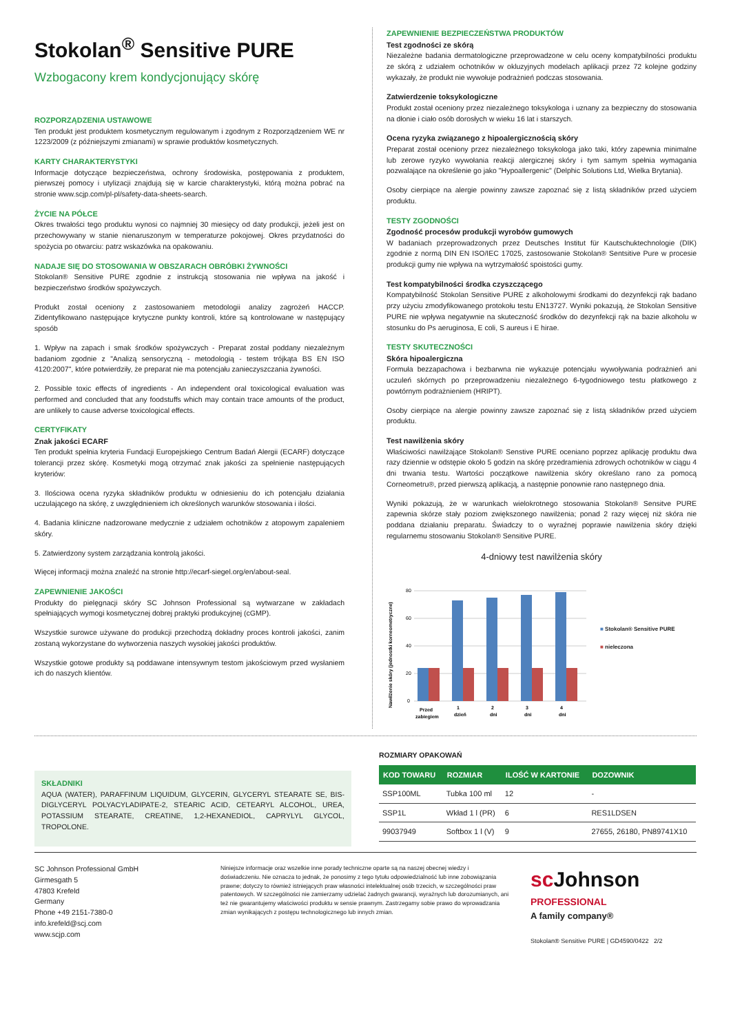Stokolan<sup>®</sup> Sensitive PURE
Wzbogacony krem kondycjonujący skórę
ROZPORZĄDZENIA USTAWOWE
Ten produkt jest produktem kosmetycznym regulowanym i zgodnym z Rozporządzeniem WE nr 1223/2009 (z późniejszymi zmianami) w sprawie produktów kosmetycznych.
KARTY CHARAKTERYSTYKI
Informacje dotyczące bezpieczeństwa, ochrony środowiska, postępowania z produktem, pierwszej pomocy i utylizacji znajdują się w karcie charakterystyki, którą można pobrać na stronie www.scjp.com/pl-pl/safety-data-sheets-search.
ŻYCIE NA PÓŁCE
Okres trwałości tego produktu wynosi co najmniej 30 miesięcy od daty produkcji, jeżeli jest on przechowywany w stanie nienaruszonym w temperaturze pokojowej. Okres przydatności do spożycia po otwarciu: patrz wskazówka na opakowaniu.
NADAJE SIĘ DO STOSOWANIA W OBSZARACH OBRÓBKI ŻYWNOŚCI
Stokolan® Sensitive PURE zgodnie z instrukcją stosowania nie wpływa na jakość i bezpieczeństwo środków spożywczych.
Produkt został oceniony z zastosowaniem metodologii analizy zagrożeń HACCP. Zidentyfikowano następujące krytyczne punkty kontroli, które są kontrolowane w następujący sposób
1. Wpływ na zapach i smak środków spożywczych - Preparat został poddany niezależnym badaniom zgodnie z "Analizą sensoryczną - metodologią - testem trójkąta BS EN ISO 4120:2007", które potwierdziły, że preparat nie ma potencjału zanieczyszczania żywności.
2. Possible toxic effects of ingredients - An independent oral toxicological evaluation was performed and concluded that any foodstuffs which may contain trace amounts of the product, are unlikely to cause adverse toxicological effects.
CERTYFIKATY
Znak jakości ECARF
Ten produkt spełnia kryteria Fundacji Europejskiego Centrum Badań Alergii (ECARF) dotyczące tolerancji przez skórę. Kosmetyki mogą otrzymać znak jakości za spełnienie następujących kryteriów:
3. Ilościowa ocena ryzyka składników produktu w odniesieniu do ich potencjału działania uczulającego na skórę, z uwzględnieniem ich określonych warunków stosowania i ilości.
4. Badania kliniczne nadzorowane medycznie z udziałem ochotników z atopowym zapaleniem skóry.
5. Zatwierdzony system zarządzania kontrolą jakości.
Więcej informacji można znaleźć na stronie http://ecarf-siegel.org/en/about-seal.
ZAPEWNIENIE JAKOŚCI
Produkty do pielęgnacji skóry SC Johnson Professional są wytwarzane w zakładach spełniających wymogi kosmetycznej dobrej praktyki produkcyjnej (cGMP).
Wszystkie surowce używane do produkcji przechodzą dokładny proces kontroli jakości, zanim zostaną wykorzystane do wytworzenia naszych wysokiej jakości produktów.
Wszystkie gotowe produkty są poddawane intensywnym testom jakościowym przed wysłaniem ich do naszych klientów.
ZAPEWNIENIE BEZPIECZEŃSTWA PRODUKTÓW
Test zgodności ze skórą
Niezależne badania dermatologiczne przeprowadzone w celu oceny kompatybilności produktu ze skórą z udziałem ochotników w okluzyjnych modelach aplikacji przez 72 kolejne godziny wykazały, że produkt nie wywołuje podrażnień podczas stosowania.
Zatwierdzenie toksykologiczne
Produkt został oceniony przez niezależnego toksykologa i uznany za bezpieczny do stosowania na dłonie i ciało osób dorosłych w wieku 16 lat i starszych.
Ocena ryzyka związanego z hipoalergicznością skóry
Preparat został oceniony przez niezależnego toksykologa jako taki, który zapewnia minimalne lub zerowe ryzyko wywołania reakcji alergicznej skóry i tym samym spełnia wymagania pozwalające na określenie go jako "Hypoallergenic" (Delphic Solutions Ltd, Wielka Brytania).
Osoby cierpiące na alergie powinny zawsze zapoznać się z listą składników przed użyciem produktu.
TESTY ZGODNOŚCI
Zgodność procesów produkcji wyrobów gumowych
W badaniach przeprowadzonych przez Deutsches Institut für Kautschuktechnologie (DIK) zgodnie z normą DIN EN ISO/IEC 17025, zastosowanie Stokolan® Sentsitive Pure w procesie produkcji gumy nie wpływa na wytrzymałość spoistości gumy.
Test kompatybilności środka czyszczącego
Kompatybilność Stokolan Sensitive PURE z alkoholowymi środkami do dezynfekcji rąk badano przy użyciu zmodyfikowanego protokołu testu EN13727. Wyniki pokazują, że Stokolan Sensitive PURE nie wpływa negatywnie na skuteczność środków do dezynfekcji rąk na bazie alkoholu w stosunku do Ps aeruginosa, E coli, S aureus i E hirae.
TESTY SKUTECZNOŚCI
Skóra hipoalergiczna
Formuła bezzapachowa i bezbarwna nie wykazuje potencjału wywoływania podrażnień ani uczuleń skórnych po przeprowadzeniu niezależnego 6-tygodniowego testu płatkowego z powtórnym podrażnieniem (HRIPT).
Osoby cierpiące na alergie powinny zawsze zapoznać się z listą składników przed użyciem produktu.
Test nawilżenia skóry
Właściwości nawilżające Stokolan® Senstive PURE oceniano poprzez aplikację produktu dwa razy dziennie w odstępie około 5 godzin na skórę przedramienia zdrowych ochotników w ciągu 4 dni trwania testu. Wartości początkowe nawilżenia skóry określano rano za pomocą Corneometru®, przed pierwszą aplikacją, a następnie ponownie rano następnego dnia.
Wyniki pokazują, że w warunkach wielokrotnego stosowania Stokolan® Sensitve PURE zapewnia skórze stały poziom zwiększonego nawilżenia; ponad 2 razy więcej niż skóra nie poddana działaniu preparatu. Świadczy to o wyraźnej poprawie nawilżenia skóry dzięki regularnemu stosowaniu Stokolan® Sensitive PURE.
4-dniowy test nawilżenia skóry
Nawilżenie skóry (jednostki korneometryczne)
80
60
40
20
0
Przed
zabiegiem
1
dzień
2
dni
3
dni
4
dni
■ Stokolan® Sensitive PURE
■ nieleczona
SKŁADNIKI
AQUA (WATER), PARAFFINUM LIQUIDUM, GLYCERIN, GLYCERYL STEARATE SE, BIS-DIGLYCERYL POLYACYLADIPATE-2, STEARIC ACID, CETEARYL ALCOHOL, UREA, POTASSIUM STEARATE, CREATINE, 1,2-HEXANEDIOL, CAPRYLYL GLYCOL, TROPOLONE.
ROZMIARY OPAKOWAŃ
| KOD TOWARU | ROZMIAR | ILOŚĆ W KARTONIE | DOZOWNIK |
| --- | --- | --- | --- |
| SSP100ML | Tubka 100 ml | 12 | - |
| SSP1L | Wkład 1 l (PR) | 6 | RES1LDSEN |
| 99037949 | Softbox 1 l (V) | 9 | 27655, 26180, PN89741X10 |
SC Johnson Professional GmbH
Girmesgath 5
47803 Krefeld
Germany
Phone +49 2151-7380-0
info.krefeld@scj.com
www.scjp.com
Niniejsze informacje oraz wszelkie inne porady techniczne oparte są na naszej obecnej wiedzy i doświadczeniu. Nie oznacza to jednak, że ponosimy z tego tytułu odpowiedzialność lub inne zobowiązania prawne; dotyczy to również istniejących praw własności intelektualnej osób trzecich, w szczególności praw patentowych. W szczególności nie zamierzamy udzielać żadnych gwarancji, wyraźnych lub dorozumianych, ani też nie gwarantujemy właściwości produktu w sensie prawnym. Zastrzegamy sobie prawo do wprowadzania zmian wynikających z postępu technologicznego lub innych zmian.
scJohnson
PROFESSIONAL
A family company®
Stokolan® Sensitive PURE | GD4590/0422 2/2